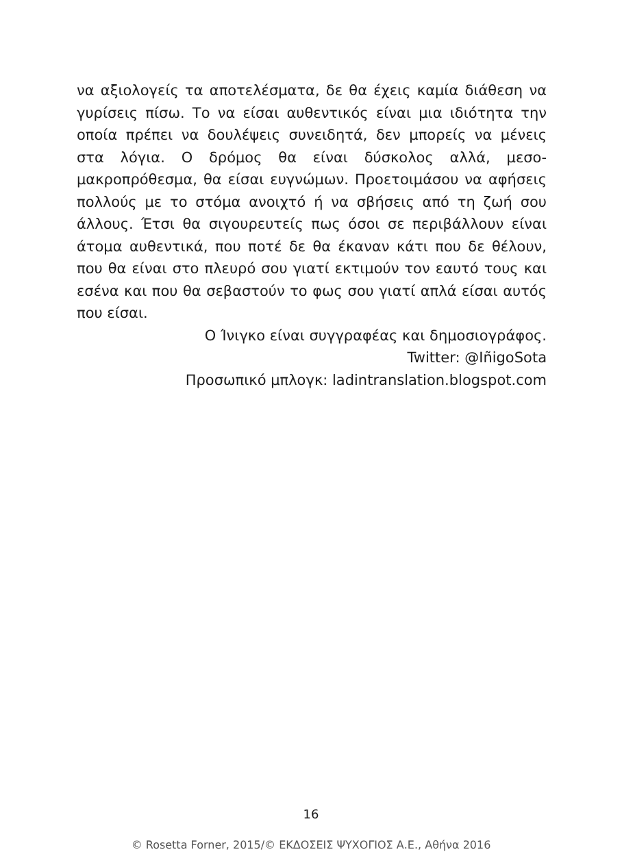να αξιολογείς τα αποτελέσματα, δε θα έχεις καμία διάθεση να γυρίσεις πίσω. Το να είσαι αυθεντικός είναι μια ιδιότητα την οποία πρέπει να δουλέψεις συνειδητά, δεν μπορείς να μένεις στα λόγια. Ο δρόμος θα είναι δύσκολος αλλά, μεσο-μακροπρόθεσμα, θα είσαι ευγνώμων. Προετοιμάσου να αφήσεις πολλούς με το στόμα ανοιχτό ή να σβήσεις από τη ζωή σου άλλους. Έτσι θα σιγουρευτείς πως όσοι σε περιβάλλουν είναι άτομα αυθεντικά, που ποτέ δε θα έκαναν κάτι που δε θέλουν, που θα είναι στο πλευρό σου γιατί εκτιμούν τον εαυτό τους και εσένα και που θα σεβαστούν το φως σου γιατί απλά είσαι αυτός που είσαι.
Ο Ίνιγκο είναι συγγραφέας και δημοσιογράφος.
Twitter: @IñigoSota
Προσωπικό μπλογκ: ladintranslation.blogspot.com
16
© Rosetta Forner, 2015/© ΕΚΔΟΣΕΙΣ ΨΥΧΟΓΙΟΣ Α.Ε., Αθήνα 2016